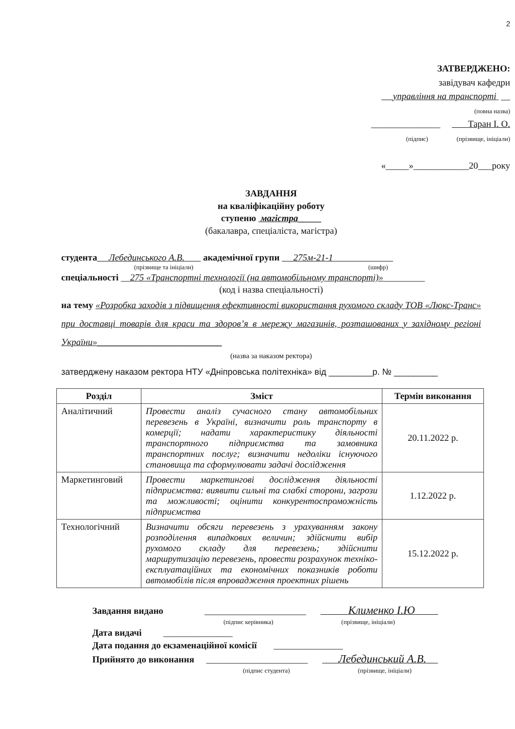2
ЗАТВЕРДЖЕНО:
завідувач кафедри
управління на транспорті __
(повна назва)
_______________ Таран І. О.
(підпис) (прізвище, ініціали)
«_____»____________20___року
ЗАВДАННЯ
на кваліфікаційну роботу
ступеню магістра_____
(бакалавра, спеціаліста, магістра)
студента Лебединського А.В. академічної групи 275м-21-1
(прізвище та ініціали) (шифр)
спеціальності __275 «Транспортні технології (на автомобільному транспорті)»_________
(код і назва спеціальності)
на тему «Розробка заходів з підвищення ефективності використання рухомого складу ТОВ «Люкс-Транс» при доставці товарів для краси та здоров’я в мережу магазинів, розташованих у західному регіоні України»___________________________
(назва за наказом ректора)
затверджену наказом ректора НТУ «Дніпровська політехніка» від _________р. № _________
| Розділ | Зміст | Термін виконання |
| --- | --- | --- |
| Аналітичний | Провести аналіз сучасного стану автомобільних перевезень в Україні, визначити роль транспорту в комерції; надати характеристику діяльності транспортного підприємства та замовника транспортних послуг; визначити недоліки існуючого становища та сформулювати задачі дослідження | 20.11.2022 р. |
| Маркетинговий | Провести маркетингові дослідження діяльності підприємства: виявити сильні та слабкі сторони, загрози та можливості; оцінити конкурентоспроможність підприємства | 1.12.2022 р. |
| Технологічний | Визначити обсяги перевезень з урахуванням закону розподілення випадкових величин; здійснити вибір рухомого складу для перевезень; здійснити маршрутизацію перевезень, провести розрахунок техніко-експлуатаційних та економічних показників роботи автомобілів після впровадження проектних рішень | 15.12.2022 р. |
Завдання видано ______________________ Клименко І.Ю
(підпис керівника) (прізвище, ініціали)
Дата видачі _______________
Дата подання до екзаменаційної комісії _______________
Прийнято до виконання ______________________ Лебединський А.В.
(підпис студента) (прізвище, ініціали)